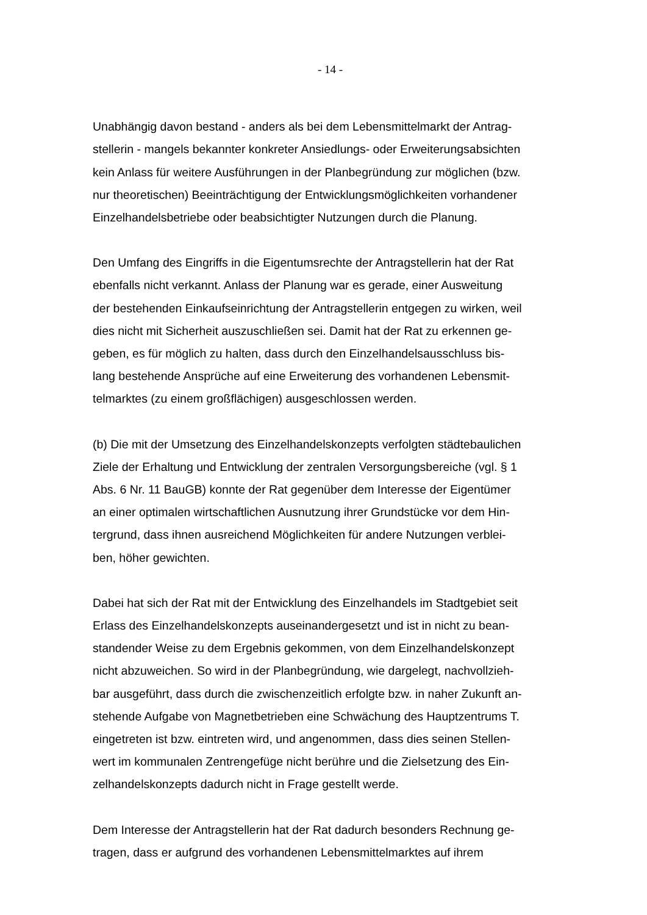- 14 -
Unabhängig davon bestand - anders als bei dem Lebensmittelmarkt der Antrag-
stellerin - mangels bekannter konkreter Ansiedlungs- oder Erweiterungsabsichten
kein Anlass für weitere Ausführungen in der Planbegründung zur möglichen (bzw.
nur theoretischen) Beeinträchtigung der Entwicklungsmöglichkeiten vorhandener
Einzelhandelsbetriebe oder beabsichtigter Nutzungen durch die Planung.
Den Umfang des Eingriffs in die Eigentumsrechte der Antragstellerin hat der Rat
ebenfalls nicht verkannt. Anlass der Planung war es gerade, einer Ausweitung
der bestehenden Einkaufseinrichtung der Antragstellerin entgegen zu wirken, weil
dies nicht mit Sicherheit auszuschließen sei. Damit hat der Rat zu erkennen ge-
geben, es für möglich zu halten, dass durch den Einzelhandelsausschluss bis-
lang bestehende Ansprüche auf eine Erweiterung des vorhandenen Lebensmit-
telmarktes (zu einem großflächigen) ausgeschlossen werden.
(b) Die mit der Umsetzung des Einzelhandelskonzepts verfolgten städtebaulichen
Ziele der Erhaltung und Entwicklung der zentralen Versorgungsbereiche (vgl. § 1
Abs. 6 Nr. 11 BauGB) konnte der Rat gegenüber dem Interesse der Eigentümer
an einer optimalen wirtschaftlichen Ausnutzung ihrer Grundstücke vor dem Hin-
tergrund, dass ihnen ausreichend Möglichkeiten für andere Nutzungen verblei-
ben, höher gewichten.
Dabei hat sich der Rat mit der Entwicklung des Einzelhandels im Stadtgebiet seit
Erlass des Einzelhandelskonzepts auseinandergesetzt und ist in nicht zu bean-
standender Weise zu dem Ergebnis gekommen, von dem Einzelhandelskonzept
nicht abzuweichen. So wird in der Planbegründung, wie dargelegt, nachvollzieh-
bar ausgeführt, dass durch die zwischenzeitlich erfolgte bzw. in naher Zukunft an-
stehende Aufgabe von Magnetbetrieben eine Schwächung des Hauptzentrums T.
eingetreten ist bzw. eintreten wird, und angenommen, dass dies seinen Stellen-
wert im kommunalen Zentrengefüge nicht berühre und die Zielsetzung des Ein-
zelhandelskonzepts dadurch nicht in Frage gestellt werde.
Dem Interesse der Antragstellerin hat der Rat dadurch besonders Rechnung ge-
tragen, dass er aufgrund des vorhandenen Lebensmittelmarktes auf ihrem